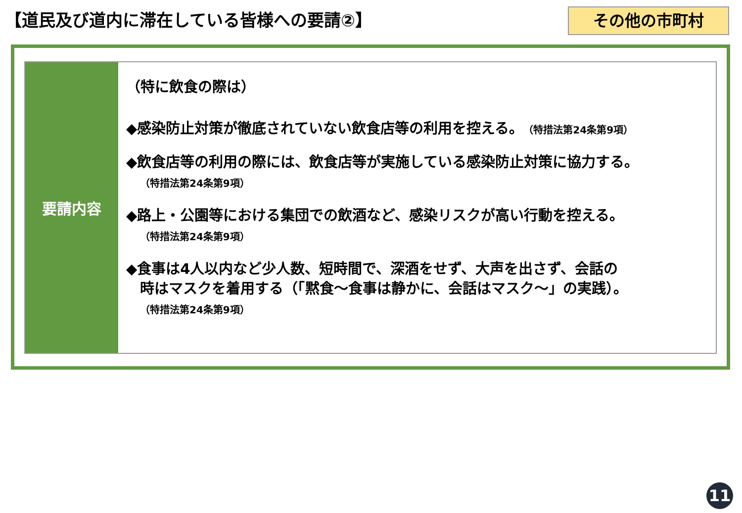【道民及び道内に滞在している皆様への要請②】
その他の市町村
要請内容
（特に飲食の際は）
◆感染防止対策が徹底されていない飲食店等の利用を控える。（特措法第24条第9項）
◆飲食店等の利用の際には、飲食店等が実施している感染防止対策に協力する。
（特措法第24条第9項）
◆路上・公園等における集団での飲酒など、感染リスクが高い行動を控える。
（特措法第24条第9項）
◆食事は4人以内など少人数、短時間で、深酒をせず、大声を出さず、会話の
時はマスクを着用する（「黙食～食事は静かに、会話はマスク～」の実践）。
（特措法第24条第9項）
11